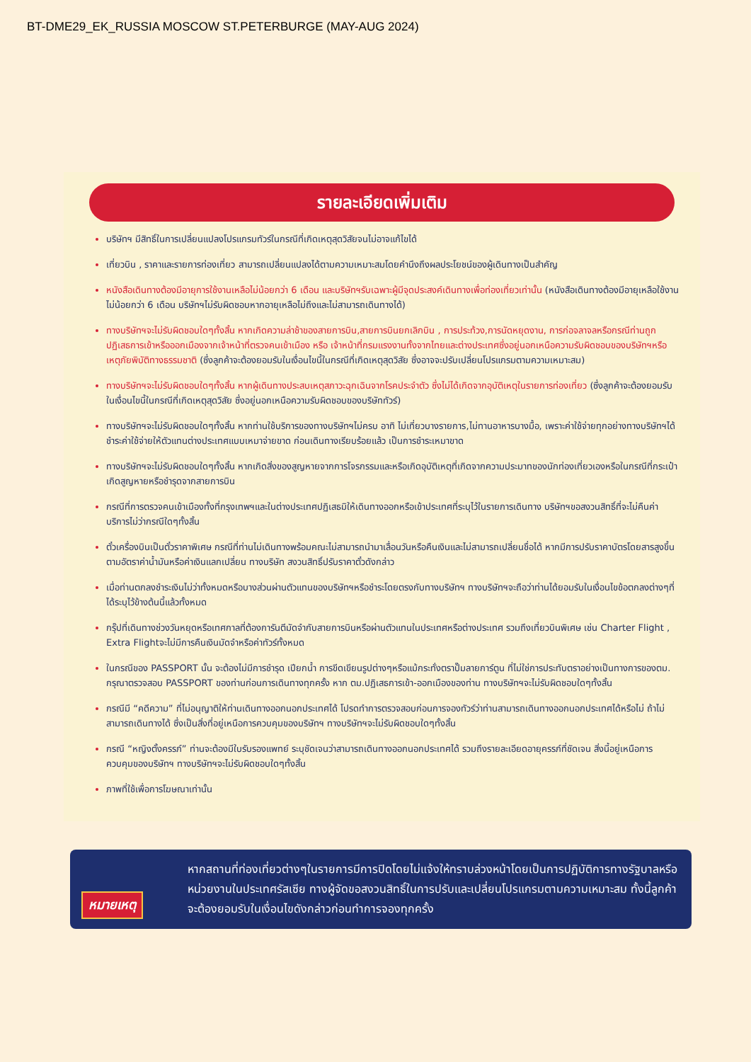BT-DME29_EK_RUSSIA MOSCOW ST.PETERBURGE (MAY-AUG 2024)
รายละเอียดเพิ่มเติม
บริษัทฯ มีสิทธิ์ในการเปลี่ยนแปลงโปรแกรมทัวร์ในกรณีที่เกิดเหตุสุดวิสัยจนไม่อาจแก้ไขได้
เที่ยวบิน , ราคาและรายการท่องเที่ยว สามารถเปลี่ยนแปลงได้ตามความเหมาะสมโดยคำนึงถึงผลประโยชน์ของผู้เดินทางเป็นสำคัญ
หนังสือเดินทางต้องมีอายุการใช้งานเหลือไม่น้อยกว่า 6 เดือน และบริษัทฯรับเฉพาะผู้มีจุดประสงค์เดินทางเพื่อท่องเที่ยวเท่านั้น (หนังสือเดินทางต้องมีอายุเหลือใช้งานไม่น้อยกว่า 6 เดือน บริษัทฯไม่รับผิดชอบหากอายุเหลือไม่ถึงและไม่สามารถเดินทางได้)
ทางบริษัทฯจะไม่รับผิดชอบใดๆทั้งสิ้น หากเกิดความล่าช้าของสายการบิน,สายการบินยกเลิกบิน , การประท้วง,การนัดหยุดงาน, การก่อจลาจลหรือกรณีท่านถูกปฏิเสธการเข้าหรือออกเมืองจากเจ้าหน้าที่ตรวจคนเข้าเมือง หรือ เจ้าหน้าที่กรมแรงงานทั้งจากไทยและต่างประเทศซึ่งอยู่นอกเหนือความรับผิดชอบของบริษัทฯหรือเหตุภัยพิบัติทางธรรมชาติ (ซึ่งลูกค้าจะต้องยอมรับในเงื่อนไขนี้ในกรณีที่เกิดเหตุสุดวิสัย ซึ่งอาจจะปรับเปลี่ยนโปรแกรมตามความเหมาะสม)
ทางบริษัทฯจะไม่รับผิดชอบใดๆทั้งสิ้น หากผู้เดินทางประสบเหตุสภาวะฉุกเฉินจากโรคประจำตัว ซึ่งไม่ได้เกิดจากอุบัติเหตุในรายการท่องเที่ยว (ซึ่งลูกค้าจะต้องยอมรับในเงื่อนไขนี้ในกรณีที่เกิดเหตุสุดวิสัย ซึ่งอยู่นอกเหนือความรับผิดชอบของบริษัททัวร์)
ทางบริษัทฯจะไม่รับผิดชอบใดๆทั้งสิ้น หากท่านใช้บริการของทางบริษัทฯไม่ครบ อาทิ ไม่เที่ยวบางรายการ,ไม่ทานอาหารบางมื้อ, เพราะค่าใช้จ่ายทุกอย่างทางบริษัทฯได้ชำระค่าใช้จ่ายให้ตัวแทนต่างประเทศแบบเหมาจ่ายขาด ก่อนเดินทางเรียบร้อยแล้ว เป็นการชำระเหมาขาด
ทางบริษัทฯจะไม่รับผิดชอบใดๆทั้งสิ้น หากเกิดสิ่งของสูญหายจากการโจรกรรมและหรือเกิดอุบัติเหตุที่เกิดจากความประมาทของนักท่องเที่ยวเองหรือในกรณีที่กระเป๋าเกิดสูญหายหรือชำรุดจากสายการบิน
กรณีที่การตรวจคนเข้าเมืองทั้งที่กรุงเทพฯและในต่างประเทศปฏิเสธมิให้เดินทางออกหรือเข้าประเทศที่ระบุไว้ในรายการเดินทาง บริษัทฯขอสงวนสิทธิ์ที่จะไม่คืนค่าบริการไม่ว่ากรณีใดๆทั้งสิ้น
ตั๋วเครื่องบินเป็นตั๋วราคาพิเศษ กรณีที่ท่านไม่เดินทางพร้อมคณะไม่สามารถนำมาเลื่อนวันหรือคืนเงินและไม่สามารถเปลี่ยนชื่อได้ หากมีการปรับราคาบัตรโดยสารสูงขึ้น ตามอัตราค่าน้ำมันหรือค่าเงินแลกเปลี่ยน ทางบริษัท สงวนสิทธิ์ปรับราคาตั๋วดังกล่าว
เมื่อท่านตกลงชำระเงินไม่ว่าทั้งหมดหรือบางส่วนผ่านตัวแทนของบริษัทฯหรือชำระโดยตรงกับทางบริษัทฯ ทางบริษัทฯจะถือว่าท่านได้ยอมรับในเงื่อนไขข้อตกลงต่างๆที่ได้ระบุไว้ข้างต้นนี้แล้วทั้งหมด
กรุ๊ปที่เดินทางช่วงวันหยุดหรือเทศกาลที่ต้องการันตีมัดจำกับสายการบินหรือผ่านตัวแทนในประเทศหรือต่างประเทศ รวมถึงเที่ยวบินพิเศษ เช่น Charter Flight , Extra Flightจะไม่มีการคืนเงินมัดจำหรือค่าทัวร์ทั้งหมด
ในกรณีของ PASSPORT นั้น จะต้องไม่มีการชำรุด เปียกน้ำ การขีดเขียนรูปต่างๆหรือแม้กระทั่งตราปั๊มลายการ์ตูน ที่ไม่ใช่การประทับตราอย่างเป็นทางการของตม. กรุณาตรวจสอบ PASSPORT ของท่านก่อนการเดินทางทุกครั้ง หาก ตม.ปฏิเสธการเข้า-ออกเมืองของท่าน ทางบริษัทฯจะไม่รับผิดชอบใดๆทั้งสิ้น
กรณีมี “คดีความ” ที่ไม่อนุญาติให้ท่านเดินทางออกนอกประเทศได้ โปรดทำการตรวจสอบก่อนการจองทัวร์ว่าท่านสามารถเดินทางออกนอกประเทศได้หรือไม่ ถ้าไม่สามารถเดินทางได้ ซึ่งเป็นสิ่งที่อยู่เหนือการควบคุมของบริษัทฯ ทางบริษัทฯจะไม่รับผิดชอบใดๆทั้งสิ้น
กรณี “หญิงตั้งครรภ์” ท่านจะต้องมีใบรับรองแพทย์ ระบุชัดเจนว่าสามารถเดินทางออกนอกประเทศได้ รวมถึงรายละเอียดอายุครรภ์ที่ชัดเจน สิ่งนี้อยู่เหนือการควบคุมของบริษัทฯ ทางบริษัทฯจะไม่รับผิดชอบใดๆทั้งสิ้น
ภาพที่ใช้เพื่อการโฆษณาเท่านั้น
หมายเหตุ
หากสถานที่ท่องเที่ยวต่างๆในรายการมีการปิดโดยไม่แจ้งให้ทราบล่วงหน้าโดยเป็นการปฏิบัติการทางรัฐบาลหรือหน่วยงานในประเทศรัสเซีย ทางผู้จัดขอสงวนสิทธิ์ในการปรับและเปลี่ยนโปรแกรมตามความเหมาะสม ทั้งนี้ลูกค้าจะต้องยอมรับในเงื่อนไขดังกล่าวก่อนทำการจองทุกครั้ง